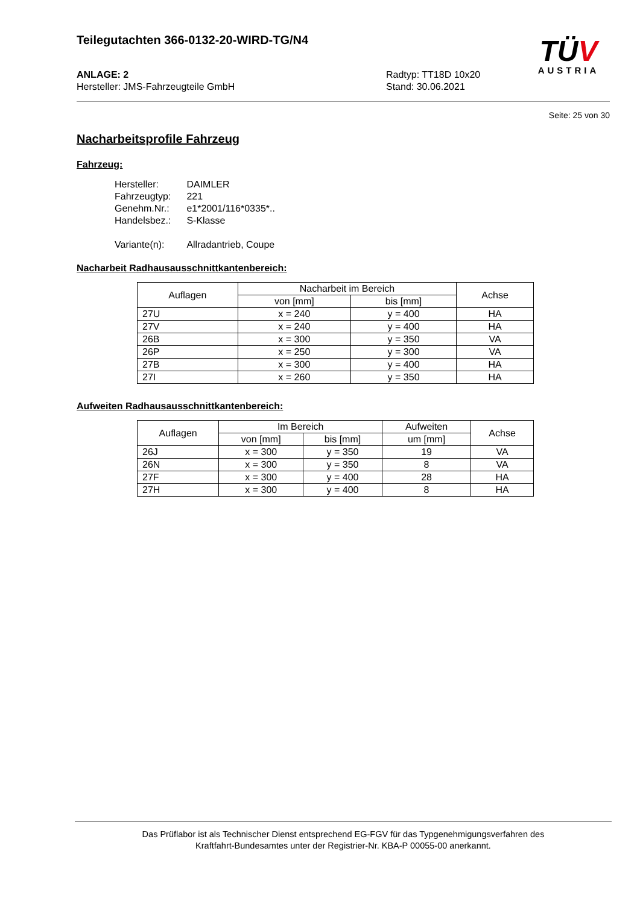Teilegutachten 366-0132-20-WIRD-TG/N4
ANLAGE: 2
Hersteller: JMS-Fahrzeugteile GmbH
Radtyp: TT18D 10x20
Stand: 30.06.2021
Seite: 25 von 30
Nacharbeitsprofile Fahrzeug
Fahrzeug:
| Hersteller: | DAIMLER |
| Fahrzeugtyp: | 221 |
| Genehm.Nr.: | e1*2001/116*0335*.. |
| Handelsbez.: | S-Klasse |
| Variante(n): | Allradantrieb, Coupe |
Nacharbeit Radhausausschnittkantenbereich:
| Auflagen | Nacharbeit im Bereich | | Achse |
| --- | --- | --- | --- |
| | von [mm] | bis [mm] | |
| 27U | x = 240 | y = 400 | HA |
| 27V | x = 240 | y = 400 | HA |
| 26B | x = 300 | y = 350 | VA |
| 26P | x = 250 | y = 300 | VA |
| 27B | x = 300 | y = 400 | HA |
| 27I | x = 260 | y = 350 | HA |
Aufweiten Radhausausschnittkantenbereich:
| Auflagen | Im Bereich | | Aufweiten | Achse |
| --- | --- | --- | --- | --- |
| | von [mm] | bis [mm] | um [mm] | |
| 26J | x = 300 | y = 350 | 19 | VA |
| 26N | x = 300 | y = 350 | 8 | VA |
| 27F | x = 300 | y = 400 | 28 | HA |
| 27H | x = 300 | y = 400 | 8 | HA |
TÜV
AUSTRIA
Das Prüflabor ist als Technischer Dienst entsprechend EG-FGV für das Typgenehmigungsverfahren des
Kraftfahrt-Bundesamtes unter der Registrier-Nr. KBA-P 00055-00 anerkannt.